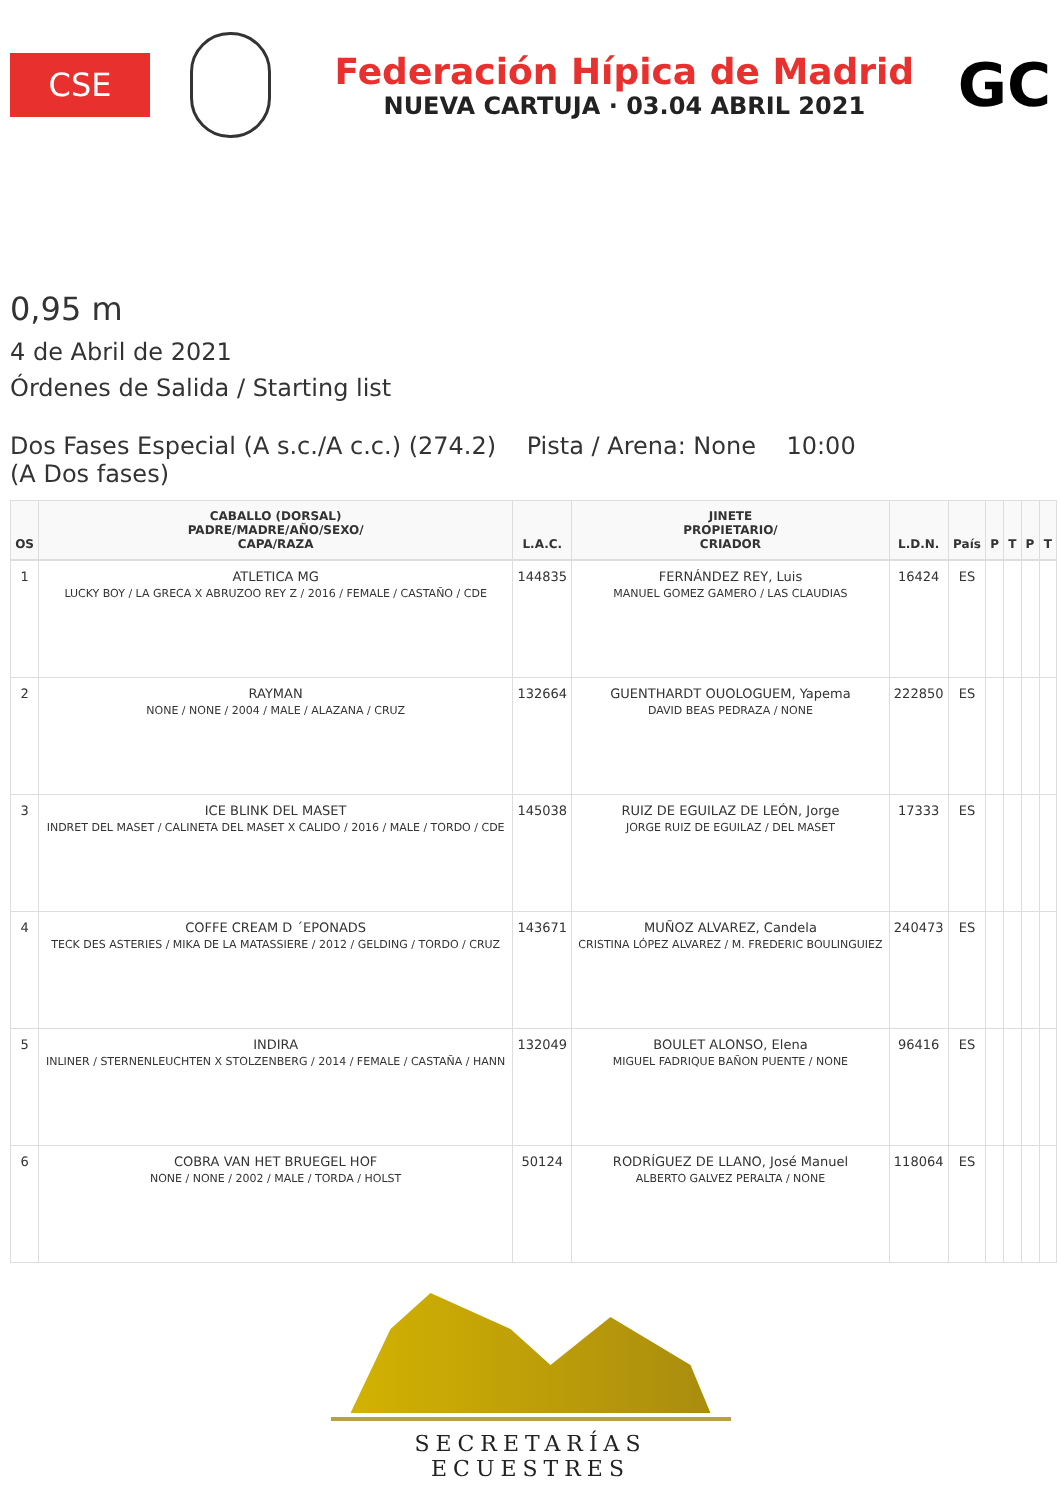CSE
Federación Hípica de Madrid
NUEVA CARTUJA · 03.04 ABRIL 2021
GC
0,95 m
4 de Abril de 2021
Órdenes de Salida / Starting list
Dos Fases Especial (A s.c./A c.c.) (274.2) Pista / Arena: None 10:00
(A Dos fases)
| OS | CABALLO (DORSAL) PADRE/MADRE/AÑO/SEXO/ CAPA/RAZA | L.A.C. | JINETE PROPIETARIO/ CRIADOR | L.D.N. | País | P | T | P | T |
| --- | --- | --- | --- | --- | --- | --- | --- | --- | --- |
| 1 | ATLETICA MG LUCKY BOY / LA GRECA X ABRUZOO REY Z / 2016 / FEMALE / CASTAÑO / CDE | 144835 | FERNÁNDEZ REY, Luis MANUEL GOMEZ GAMERO / LAS CLAUDIAS | 16424 | ES | | | | |
| 2 | RAYMAN NONE / NONE / 2004 / MALE / ALAZANA / CRUZ | 132664 | GUENTHARDT OUOLOGUEM, Yapema DAVID BEAS PEDRAZA / NONE | 222850 | ES | | | | |
| 3 | ICE BLINK DEL MASET INDRET DEL MASET / CALINETA DEL MASET X CALIDO / 2016 / MALE / TORDO / CDE | 145038 | RUIZ DE EGUILAZ DE LEÓN, Jorge JORGE RUIZ DE EGUILAZ / DEL MASET | 17333 | ES | | | | |
| 4 | COFFE CREAM D ´EPONADS TECK DES ASTERIES / MIKA DE LA MATASSIERE / 2012 / GELDING / TORDO / CRUZ | 143671 | MUÑOZ ALVAREZ, Candela CRISTINA LÓPEZ ALVAREZ / M. FREDERIC BOULINGUIEZ | 240473 | ES | | | | |
| 5 | INDIRA INLINER / STERNENLEUCHTEN X STOLZENBERG / 2014 / FEMALE / CASTAÑA / HANN | 132049 | BOULET ALONSO, Elena MIGUEL FADRIQUE BAÑON PUENTE / NONE | 96416 | ES | | | | |
| 6 | COBRA VAN HET BRUEGEL HOF NONE / NONE / 2002 / MALE / TORDA / HOLST | 50124 | RODRÍGUEZ DE LLANO, José Manuel ALBERTO GALVEZ PERALTA / NONE | 118064 | ES | | | | |
SECRETARÍAS ECUESTRES